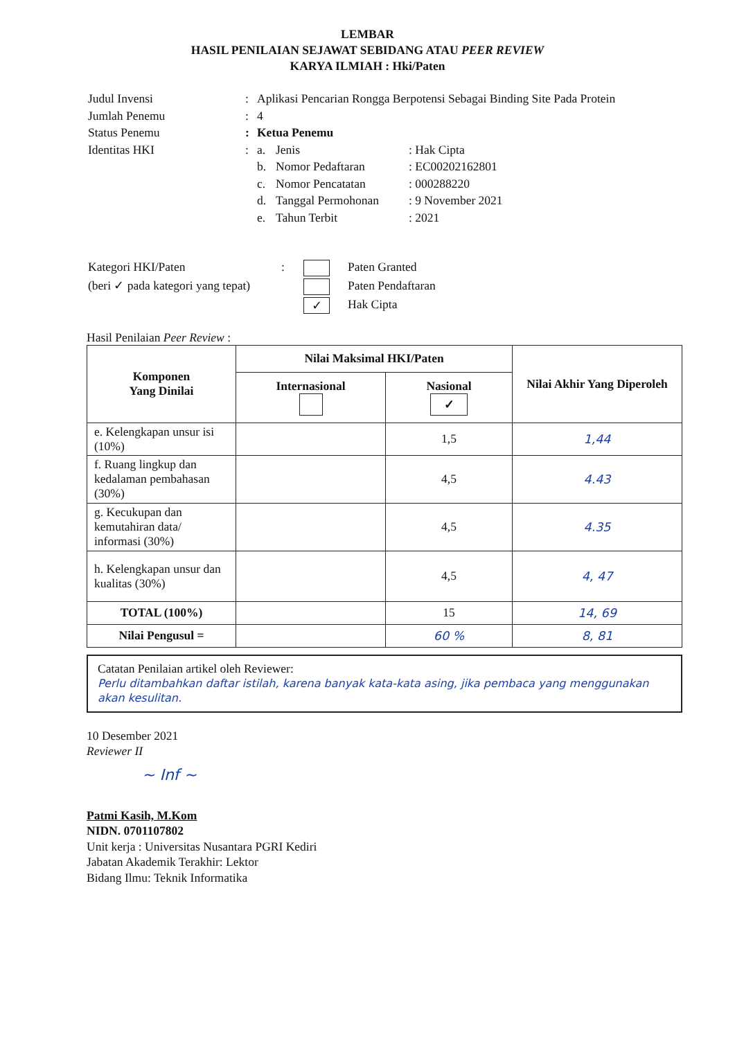LEMBAR
HASIL PENILAIAN SEJAWAT SEBIDANG ATAU PEER REVIEW
KARYA ILMIAH : Hki/Paten
| Judul Invensi | : | Aplikasi Pencarian Rongga Berpotensi Sebagai Binding Site Pada Protein | | |
| Jumlah Penemu | : | 4 | | |
| Status Penemu | : | Ketua Penemu | | |
| Identitas HKI | : | a. | Jenis | : Hak Cipta |
| | | b. | Nomor Pedaftaran | : EC00202162801 |
| | | c. | Nomor Pencatatan | : 000288220 |
| | | d. | Tanggal Permohonan | : 9 November 2021 |
| | | e. | Tahun Terbit | : 2021 |
| Kategori HKI/Paten | : | | Paten Granted |
| (beri ✓ pada kategori yang tepat) | | | Paten Pendaftaran |
| | | ✓ | Hak Cipta |
Hasil Penilaian Peer Review :
| Komponen Yang Dinilai | Nilai Maksimal HKI/Paten | | Nilai Akhir Yang Diperoleh |
| --- | --- | --- | --- |
| | Internasional | Nasional ✓ | |
| e. Kelengkapan unsur isi (10%) | | 1,5 | 1,44 |
| f. Ruang lingkup dan kedalaman pembahasan (30%) | | 4,5 | 4.43 |
| g. Kecukupan dan kemutahiran data/ informasi (30%) | | 4,5 | 4.35 |
| h. Kelengkapan unsur dan kualitas (30%) | | 4,5 | 4, 47 |
| TOTAL (100%) | | 15 | 14, 69 |
| Nilai Pengusul = | | 60 % | 8, 81 |
Catatan Penilaian artikel oleh Reviewer:
Perlu ditambahkan daftar istilah, karena banyak kata-kata asing, jika pembaca yang menggunakan akan kesulitan.
10 Desember 2021
Reviewer II
~ Inf ~
Patmi Kasih, M.Kom
NIDN. 0701107802
Unit kerja : Universitas Nusantara PGRI Kediri
Jabatan Akademik Terakhir: Lektor
Bidang Ilmu: Teknik Informatika